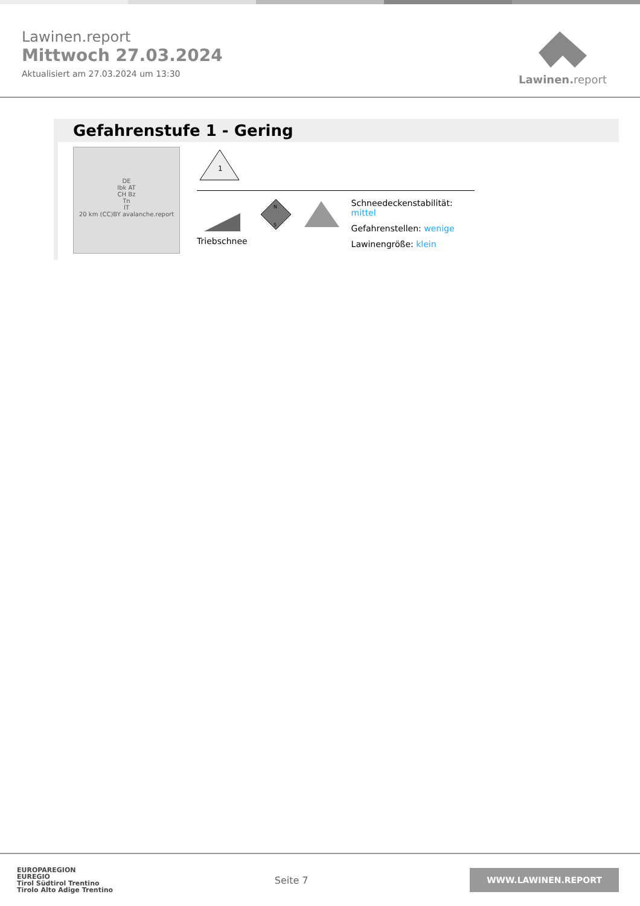Lawinen.report
Mittwoch 27.03.2024
Aktualisiert am 27.03.2024 um 13:30
Lawinen. report
Gefahrenstufe 1 - Gering
DE
Ibk AT
CH Bz
Tn
IT
20 km (CC)BY avalanche.report
1
Triebschnee
N
S
Schneedeckenstabilität: mittel
Gefahrenstellen: wenige
Lawinengröße: klein
EUROPAREGION
EUREGIO
Tirol Südtirol Trentino
Tirolo Alto Adige Trentino
Seite 7
WWW.LAWINEN.REPORT